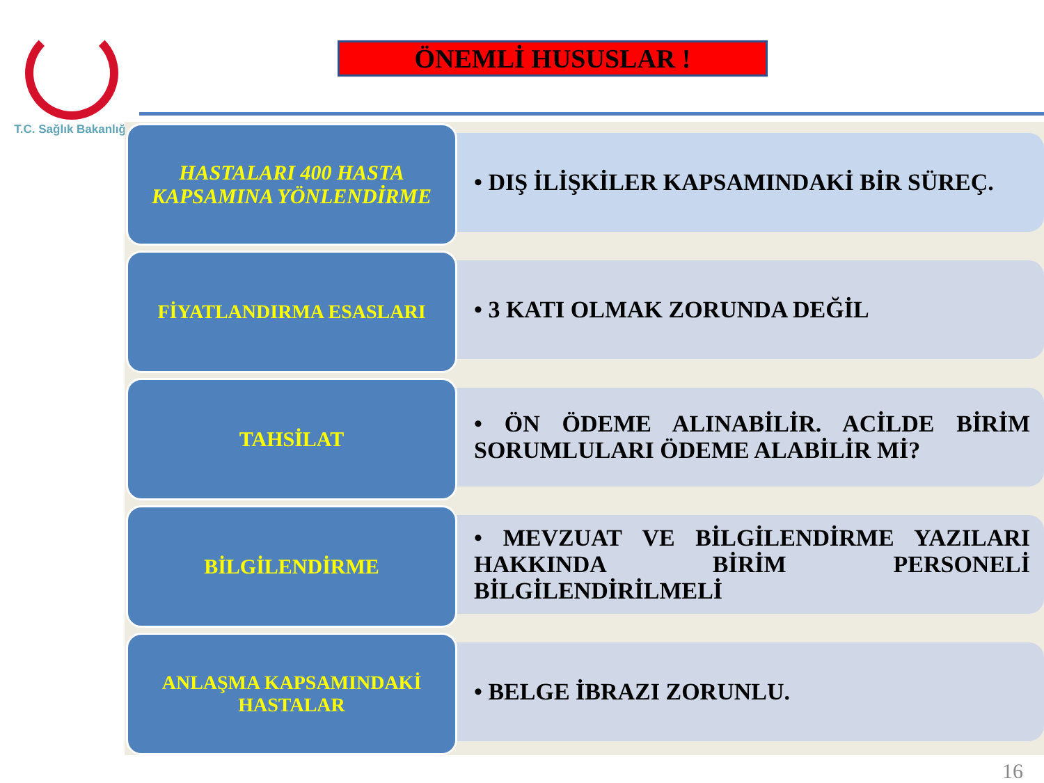T.C. Sağlık Bakanlığı
ÖNEMLİ HUSUSLAR !
HASTALARI 400 HASTA KAPSAMINA YÖNLENDİRME
• DIŞ İLİŞKİLER KAPSAMINDAKİ BİR SÜREÇ.
FİYATLANDIRMA ESASLARI
• 3 KATI OLMAK ZORUNDA DEĞİL
TAHSİLAT
• ÖN ÖDEME ALINABİLİR. ACİLDE BİRİM SORUMLULARI ÖDEME ALABİLİR Mİ?
BİLGİLENDİRME
• MEVZUAT VE BİLGİLENDİRME YAZILARI HAKKINDA BİRİM PERSONELİ BİLGİLENDİRİLMELİ
ANLAŞMA KAPSAMINDAKİ HASTALAR
• BELGE İBRAZI ZORUNLU.
16